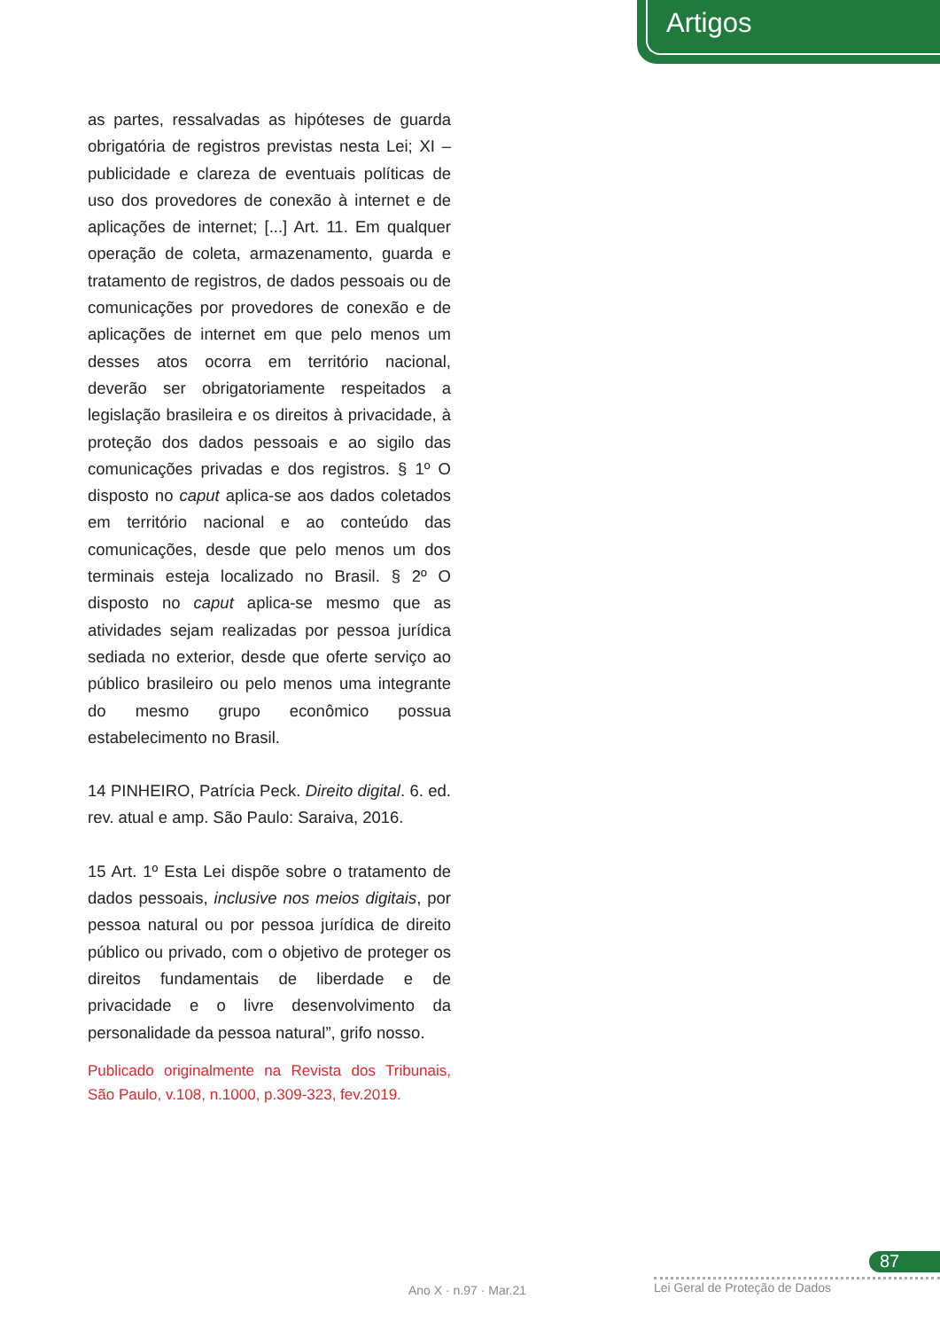Artigos
as partes, ressalvadas as hipóteses de guarda obrigatória de registros previstas nesta Lei; XI – publicidade e clareza de eventuais políticas de uso dos provedores de conexão à internet e de aplicações de internet; [...] Art. 11. Em qualquer operação de coleta, armazenamento, guarda e tratamento de registros, de dados pessoais ou de comunicações por provedores de conexão e de aplicações de internet em que pelo menos um desses atos ocorra em território nacional, deverão ser obrigatoriamente respeitados a legislação brasileira e os direitos à privacidade, à proteção dos dados pessoais e ao sigilo das comunicações privadas e dos registros. § 1º O disposto no caput aplica-se aos dados coletados em território nacional e ao conteúdo das comunicações, desde que pelo menos um dos terminais esteja localizado no Brasil. § 2º O disposto no caput aplica-se mesmo que as atividades sejam realizadas por pessoa jurídica sediada no exterior, desde que oferte serviço ao público brasileiro ou pelo menos uma integrante do mesmo grupo econômico possua estabelecimento no Brasil.
14 PINHEIRO, Patrícia Peck. Direito digital. 6. ed. rev. atual e amp. São Paulo: Saraiva, 2016.
15 Art. 1º Esta Lei dispõe sobre o tratamento de dados pessoais, inclusive nos meios digitais, por pessoa natural ou por pessoa jurídica de direito público ou privado, com o objetivo de proteger os direitos fundamentais de liberdade e de privacidade e o livre desenvolvimento da personalidade da pessoa natural”, grifo nosso.
Publicado originalmente na Revista dos Tribunais, São Paulo, v.108, n.1000, p.309-323, fev.2019.
87
Ano X · n.97 · Mar.21 Lei Geral de Proteção de Dados